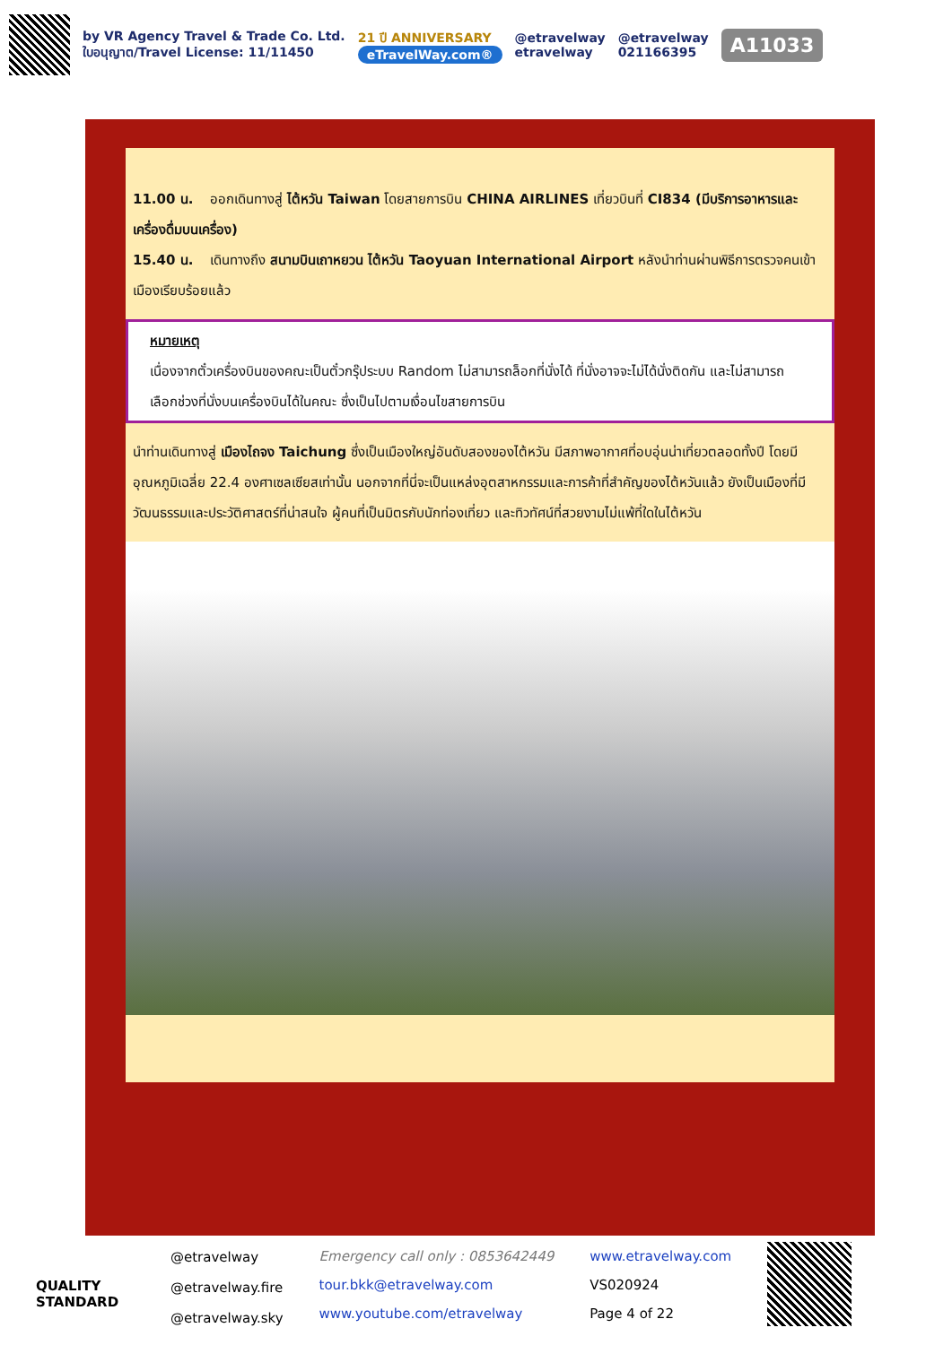by VR Agency Travel & Trade Co. Ltd.
ใบอนุญาต/Travel License: 11/11450
21 ปี ANNIVERSARY
eTravelWay.com®
@etravelway
etravelway
@etravelway
021166395
A11033
11.00 น. ออกเดินทางสู่ ไต้หวัน Taiwan โดยสายการบิน CHINA AIRLINES เที่ยวบินที่ CI834 (มีบริการอาหารและเครื่องดื่มบนเครื่อง)
15.40 น. เดินทางถึง สนามบินเถาหยวน ไต้หวัน Taoyuan International Airport หลังนำท่านผ่านพิธีการตรวจคนเข้าเมืองเรียบร้อยแล้ว
หมายเหตุ
เนื่องจากตั๋วเครื่องบินของคณะเป็นตั๋วกรุ๊ประบบ Random ไม่สามารถล็อกที่นั่งได้ ที่นั่งอาจจะไม่ได้นั่งติดกัน และไม่สามารถเลือกช่วงที่นั่งบนเครื่องบินได้ในคณะ ซึ่งเป็นไปตามเงื่อนไขสายการบิน
นำท่านเดินทางสู่ เมืองไถจง Taichung ซึ่งเป็นเมืองใหญ่อันดับสองของไต้หวัน มีสภาพอากาศที่อบอุ่นน่าเที่ยวตลอดทั้งปี โดยมีอุณหภูมิเฉลี่ย 22.4 องศาเซลเซียสเท่านั้น นอกจากที่นี่จะเป็นแหล่งอุตสาหกรรมและการค้าที่สำคัญของไต้หวันแล้ว ยังเป็นเมืองที่มีวัฒนธรรมและประวัติศาสตร์ที่น่าสนใจ ผู้คนที่เป็นมิตรกับนักท่องเที่ยว และทิวทัศน์ที่สวยงามไม่แพ้ที่ใดในไต้หวัน
QUALITY STANDARD
@etravelway
@etravelway.fire
@etravelway.sky
Emergency call only : 0853642449
tour.bkk@etravelway.com
www.youtube.com/etravelway
www.etravelway.com
VS020924
Page 4 of 22